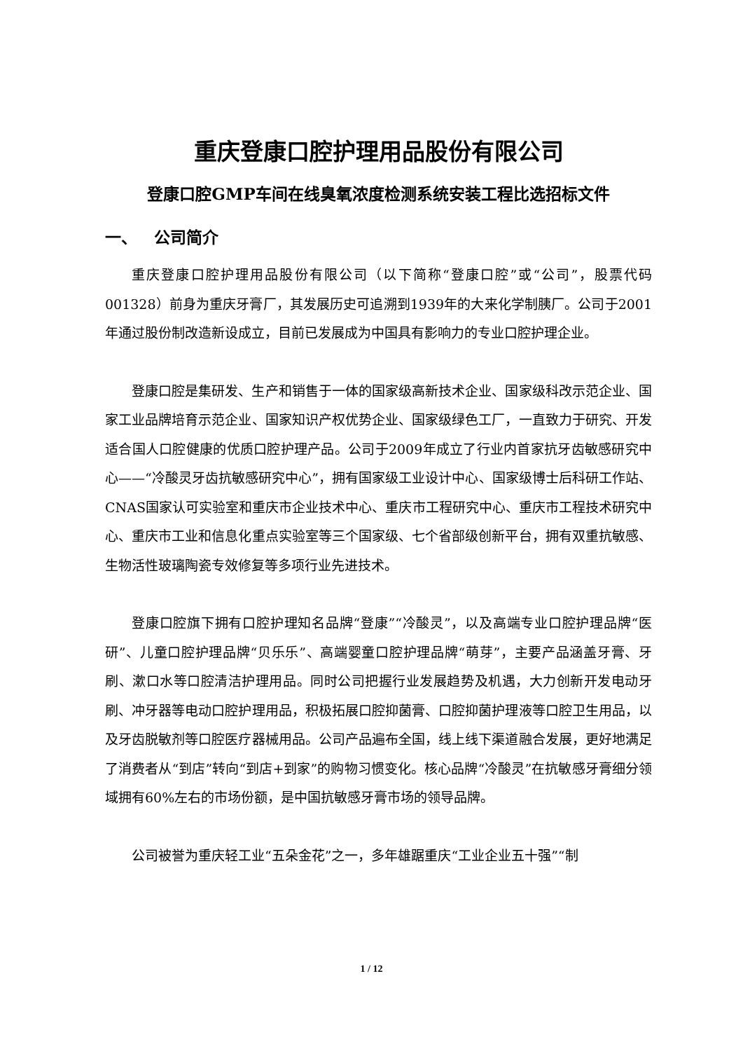重庆登康口腔护理用品股份有限公司
登康口腔GMP车间在线臭氧浓度检测系统安装工程比选招标文件
一、 公司简介
重庆登康口腔护理用品股份有限公司（以下简称“登康口腔”或“公司”，股票代码001328）前身为重庆牙膏厂，其发展历史可追溯到1939年的大来化学制胰厂。公司于2001年通过股份制改造新设成立，目前已发展成为中国具有影响力的专业口腔护理企业。
登康口腔是集研发、生产和销售于一体的国家级高新技术企业、国家级科改示范企业、国家工业品牌培育示范企业、国家知识产权优势企业、国家级绿色工厂，一直致力于研究、开发适合国人口腔健康的优质口腔护理产品。公司于2009年成立了行业内首家抗牙齿敏感研究中心——“冷酸灵牙齿抗敏感研究中心”，拥有国家级工业设计中心、国家级博士后科研工作站、CNAS国家认可实验室和重庆市企业技术中心、重庆市工程研究中心、重庆市工程技术研究中心、重庆市工业和信息化重点实验室等三个国家级、七个省部级创新平台，拥有双重抗敏感、生物活性玻璃陶瓷专效修复等多项行业先进技术。
登康口腔旗下拥有口腔护理知名品牌“登康”“冷酸灵”，以及高端专业口腔护理品牌“医研”、儿童口腔护理品牌“贝乐乐”、高端婴童口腔护理品牌“萌芽”，主要产品涵盖牙膏、牙刷、漱口水等口腔清洁护理用品。同时公司把握行业发展趋势及机遇，大力创新开发电动牙刷、冲牙器等电动口腔护理用品，积极拓展口腔抑菌膏、口腔抑菌护理液等口腔卫生用品，以及牙齿脱敏剂等口腔医疗器械用品。公司产品遍布全国，线上线下渠道融合发展，更好地满足了消费者从“到店”转向“到店+到家”的购物习惯变化。核心品牌“冷酸灵”在抗敏感牙膏细分领域拥有60%左右的市场份额，是中国抗敏感牙膏市场的领导品牌。
公司被誉为重庆轻工业“五朵金花”之一，多年雄踞重庆“工业企业五十强”“制
1 / 12